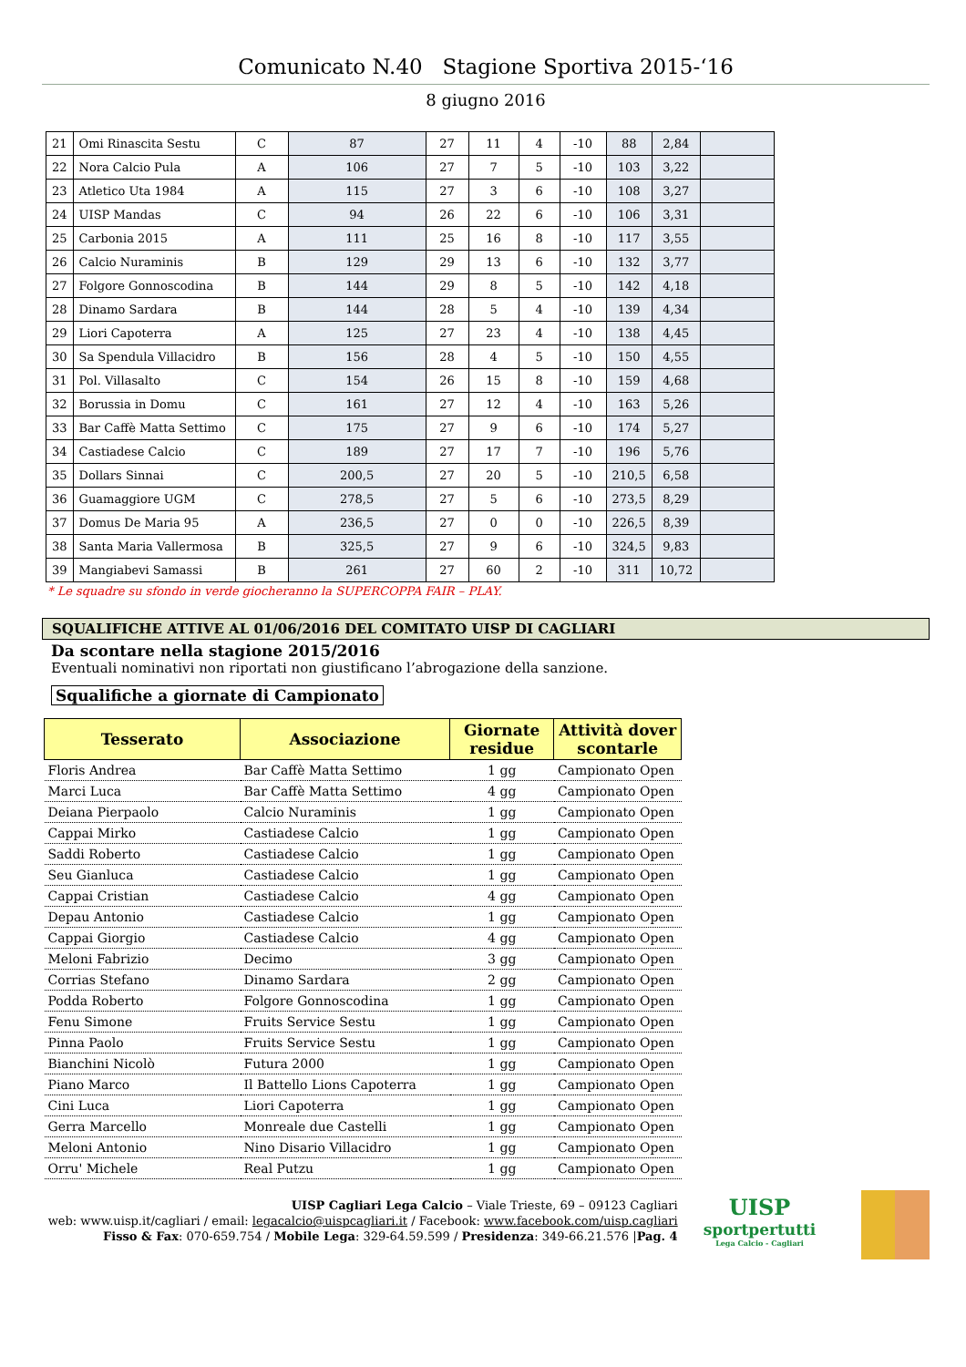Comunicato N.40 Stagione Sportiva 2015-‘16
8 giugno 2016
| 21 | Omi Rinascita Sestu | C | 87 | 27 | 11 | 4 | -10 | 88 | 2,84 | |
| 22 | Nora Calcio Pula | A | 106 | 27 | 7 | 5 | -10 | 103 | 3,22 | |
| 23 | Atletico Uta 1984 | A | 115 | 27 | 3 | 6 | -10 | 108 | 3,27 | |
| 24 | UISP Mandas | C | 94 | 26 | 22 | 6 | -10 | 106 | 3,31 | |
| 25 | Carbonia 2015 | A | 111 | 25 | 16 | 8 | -10 | 117 | 3,55 | |
| 26 | Calcio Nuraminis | B | 129 | 29 | 13 | 6 | -10 | 132 | 3,77 | |
| 27 | Folgore Gonnoscodina | B | 144 | 29 | 8 | 5 | -10 | 142 | 4,18 | |
| 28 | Dinamo Sardara | B | 144 | 28 | 5 | 4 | -10 | 139 | 4,34 | |
| 29 | Liori Capoterra | A | 125 | 27 | 23 | 4 | -10 | 138 | 4,45 | |
| 30 | Sa Spendula Villacidro | B | 156 | 28 | 4 | 5 | -10 | 150 | 4,55 | |
| 31 | Pol. Villasalto | C | 154 | 26 | 15 | 8 | -10 | 159 | 4,68 | |
| 32 | Borussia in Domu | C | 161 | 27 | 12 | 4 | -10 | 163 | 5,26 | |
| 33 | Bar Caffè Matta Settimo | C | 175 | 27 | 9 | 6 | -10 | 174 | 5,27 | |
| 34 | Castiadese Calcio | C | 189 | 27 | 17 | 7 | -10 | 196 | 5,76 | |
| 35 | Dollars Sinnai | C | 200,5 | 27 | 20 | 5 | -10 | 210,5 | 6,58 | |
| 36 | Guamaggiore UGM | C | 278,5 | 27 | 5 | 6 | -10 | 273,5 | 8,29 | |
| 37 | Domus De Maria 95 | A | 236,5 | 27 | 0 | 0 | -10 | 226,5 | 8,39 | |
| 38 | Santa Maria Vallermosa | B | 325,5 | 27 | 9 | 6 | -10 | 324,5 | 9,83 | |
| 39 | Mangiabevi Samassi | B | 261 | 27 | 60 | 2 | -10 | 311 | 10,72 | |
* Le squadre su sfondo in verde giocheranno la SUPERCOPPA FAIR – PLAY.
SQUALIFICHE ATTIVE AL 01/06/2016 DEL COMITATO UISP DI CAGLIARI
Da scontare nella stagione 2015/2016
Eventuali nominativi non riportati non giustificano l’abrogazione della sanzione.
Squalifiche a giornate di Campionato
| Tesserato | Associazione | Giornate residue | Attività dover scontarle |
| --- | --- | --- | --- |
| Floris Andrea | Bar Caffè Matta Settimo | 1 gg | Campionato Open |
| Marci Luca | Bar Caffè Matta Settimo | 4 gg | Campionato Open |
| Deiana Pierpaolo | Calcio Nuraminis | 1 gg | Campionato Open |
| Cappai Mirko | Castiadese Calcio | 1 gg | Campionato Open |
| Saddi Roberto | Castiadese Calcio | 1 gg | Campionato Open |
| Seu Gianluca | Castiadese Calcio | 1 gg | Campionato Open |
| Cappai Cristian | Castiadese Calcio | 4 gg | Campionato Open |
| Depau Antonio | Castiadese Calcio | 1 gg | Campionato Open |
| Cappai Giorgio | Castiadese Calcio | 4 gg | Campionato Open |
| Meloni Fabrizio | Decimo | 3 gg | Campionato Open |
| Corrias Stefano | Dinamo Sardara | 2 gg | Campionato Open |
| Podda Roberto | Folgore Gonnoscodina | 1 gg | Campionato Open |
| Fenu Simone | Fruits Service Sestu | 1 gg | Campionato Open |
| Pinna Paolo | Fruits Service Sestu | 1 gg | Campionato Open |
| Bianchini Nicolò | Futura 2000 | 1 gg | Campionato Open |
| Piano Marco | Il Battello Lions Capoterra | 1 gg | Campionato Open |
| Cini Luca | Liori Capoterra | 1 gg | Campionato Open |
| Gerra Marcello | Monreale due Castelli | 1 gg | Campionato Open |
| Meloni Antonio | Nino Disario Villacidro | 1 gg | Campionato Open |
| Orru' Michele | Real Putzu | 1 gg | Campionato Open |
UISP Cagliari Lega Calcio – Viale Trieste, 69 – 09123 Cagliari
web: www.uisp.it/cagliari / email: legacalcio@uispcagliari.it / Facebook: www.facebook.com/uisp.cagliari
Fisso & Fax: 070-659.754 / Mobile Lega: 329-64.59.599 / Presidenza: 349-66.21.576 |Pag. 4
UISP
sportpertutti
Lega Calcio - Cagliari